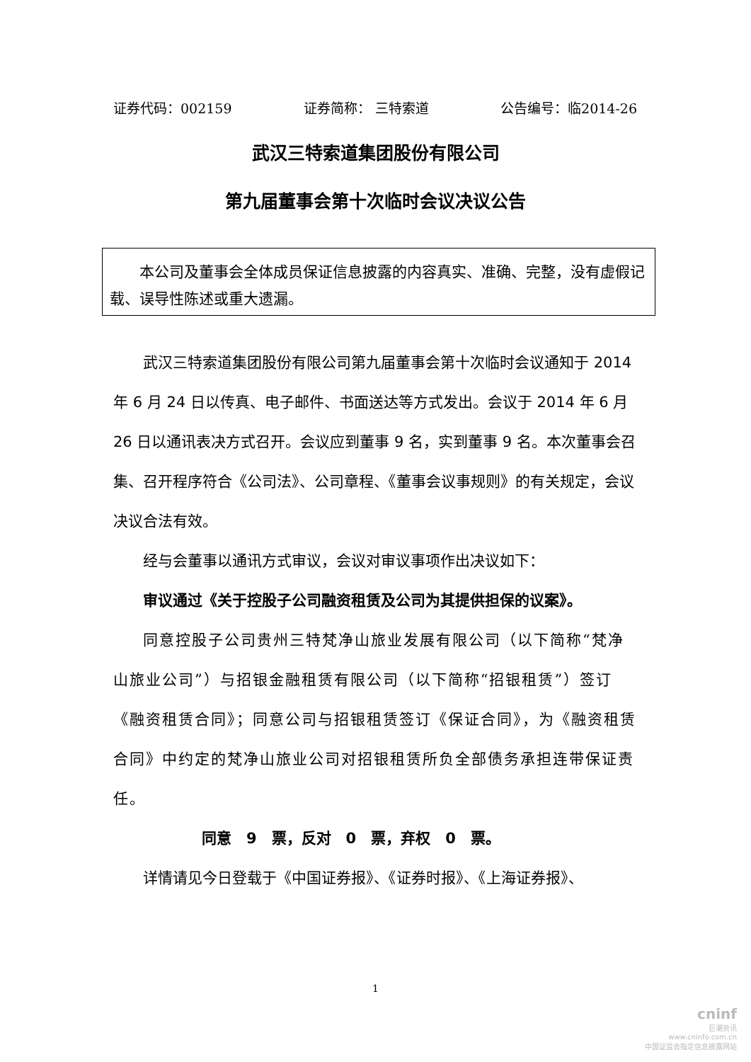证券代码：002159 证券简称： 三特索道 公告编号：临2014-26
武汉三特索道集团股份有限公司
第九届董事会第十次临时会议决议公告
本公司及董事会全体成员保证信息披露的内容真实、准确、完整，没有虚假记载、误导性陈述或重大遗漏。
武汉三特索道集团股份有限公司第九届董事会第十次临时会议通知于 2014 年 6 月 24 日以传真、电子邮件、书面送达等方式发出。会议于 2014 年 6 月 26 日以通讯表决方式召开。会议应到董事 9 名，实到董事 9 名。本次董事会召集、召开程序符合《公司法》、公司章程、《董事会议事规则》的有关规定，会议决议合法有效。
经与会董事以通讯方式审议，会议对审议事项作出决议如下：
审议通过《关于控股子公司融资租赁及公司为其提供担保的议案》。
同意控股子公司贵州三特梵净山旅业发展有限公司（以下简称“梵净山旅业公司”）与招银金融租赁有限公司（以下简称“招银租赁”）签订《融资租赁合同》；同意公司与招银租赁签订《保证合同》，为《融资租赁合同》中约定的梵净山旅业公司对招银租赁所负全部债务承担连带保证责任。
同意　9　票，反对　0　票，弃权　0　票。
详情请见今日登载于《中国证券报》、《证券时报》、《上海证券报》、
1
cninf
巨潮资讯
www.cninfo.com.cn
中国证监会指定信息披露网站